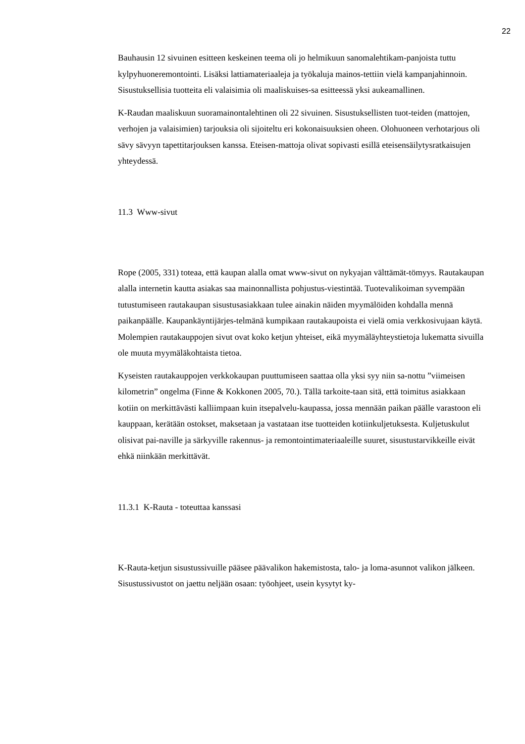22
Bauhausin 12 sivuinen esitteen keskeinen teema oli jo helmikuun sanomalehtikam-panjoista tuttu kylpyhuoneremontointi. Lisäksi lattiamateriaaleja ja työkaluja mainos-tettiin vielä kampanjahinnoin. Sisustuksellisia tuotteita eli valaisimia oli maaliskuises-sa esitteessä yksi aukeamallinen.
K-Raudan maaliskuun suoramainontalehtinen oli 22 sivuinen. Sisustuksellisten tuot-teiden (mattojen, verhojen ja valaisimien) tarjouksia oli sijoiteltu eri kokonaisuuksien oheen. Olohuoneen verhotarjous oli sävy sävyyn tapettitarjouksen kanssa. Eteisen-mattoja olivat sopivasti esillä eteisensäilytysratkaisujen yhteydessä.
11.3 Www-sivut
Rope (2005, 331) toteaa, että kaupan alalla omat www-sivut on nykyajan välttämät-tömyys. Rautakaupan alalla internetin kautta asiakas saa mainonnallista pohjustus-viestintää. Tuotevalikoiman syvempään tutustumiseen rautakaupan sisustusasiakkaan tulee ainakin näiden myymälöiden kohdalla mennä paikanpäälle. Kaupankäyntijärjes-telmänä kumpikaan rautakaupoista ei vielä omia verkkosivujaan käytä. Molempien rautakauppojen sivut ovat koko ketjun yhteiset, eikä myymäläyhteystietoja lukematta sivuilla ole muuta myymäläkohtaista tietoa.
Kyseisten rautakauppojen verkkokaupan puuttumiseen saattaa olla yksi syy niin sa-nottu ”viimeisen kilometrin” ongelma (Finne & Kokkonen 2005, 70.). Tällä tarkoite-taan sitä, että toimitus asiakkaan kotiin on merkittävästi kalliimpaan kuin itsepalvelu-kaupassa, jossa mennään paikan päälle varastoon eli kauppaan, kerätään ostokset, maksetaan ja vastataan itse tuotteiden kotiinkuljetuksesta. Kuljetuskulut olisivat pai-naville ja särkyville rakennus- ja remontointimateriaaleille suuret, sisustustarvikkeille eivät ehkä niinkään merkittävät.
11.3.1 K-Rauta - toteuttaa kanssasi
K-Rauta-ketjun sisustussivuille pääsee päävalikon hakemistosta, talo- ja loma-asunnot valikon jälkeen. Sisustussivustot on jaettu neljään osaan: työohjeet, usein kysytyt ky-